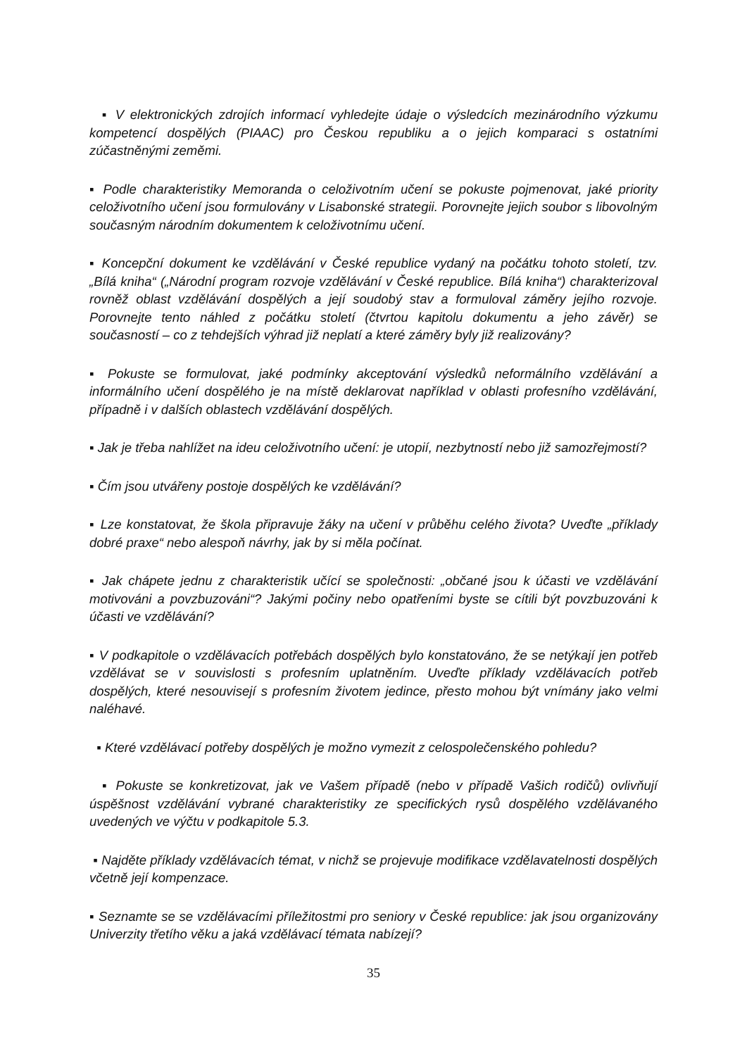▪ V elektronických zdrojích informací vyhledejte údaje o výsledcích mezinárodního výzkumu kompetencí dospělých (PIAAC) pro Českou republiku a o jejich komparaci s ostatními zúčastněnými zeměmi.
▪ Podle charakteristiky Memoranda o celoživotním učení se pokuste pojmenovat, jaké priority celoživotního učení jsou formulovány v Lisabonské strategii. Porovnejte jejich soubor s libovolným současným národním dokumentem k celoživotnímu učení.
▪ Koncepční dokument ke vzdělávání v České republice vydaný na počátku tohoto století, tzv. „Bílá kniha“ („Národní program rozvoje vzdělávání v České republice. Bílá kniha“) charakterizoval rovněž oblast vzdělávání dospělých a její soudobý stav a formuloval záměry jejího rozvoje. Porovnejte tento náhled z počátku století (čtvrtou kapitolu dokumentu a jeho závěr) se současností – co z tehdejších výhrad již neplatí a které záměry byly již realizovány?
▪ Pokuste se formulovat, jaké podmínky akceptování výsledků neformálního vzdělávání a informálního učení dospělého je na místě deklarovat například v oblasti profesního vzdělávání, případně i v dalších oblastech vzdělávání dospělých.
▪ Jak je třeba nahlížet na ideu celoživotního učení: je utopií, nezbytností nebo již samozřejmostí?
▪ Čím jsou utvářeny postoje dospělých ke vzdělávání?
▪ Lze konstatovat, že škola připravuje žáky na učení v průběhu celého života? Uveďte „příklady dobré praxe“ nebo alespoň návrhy, jak by si měla počínat.
▪ Jak chápete jednu z charakteristik učící se společnosti: „občané jsou k účasti ve vzdělávání motivováni a povzbuzováni“? Jakými počiny nebo opatřeními byste se cítili být povzbuzováni k účasti ve vzdělávání?
▪ V podkapitole o vzdělávacích potřebách dospělých bylo konstatováno, že se netýkají jen potřeb vzdělávat se v souvislosti s profesním uplatněním. Uveďte příklady vzdělávacích potřeb dospělých, které nesouvisejí s profesním životem jedince, přesto mohou být vnímány jako velmi naléhavé.
▪ Které vzdělávací potřeby dospělých je možno vymezit z celospolečenského pohledu?
▪ Pokuste se konkretizovat, jak ve Vašem případě (nebo v případě Vašich rodičů) ovlivňují úspěšnost vzdělávání vybrané charakteristiky ze specifických rysů dospělého vzdělávaného uvedených ve výčtu v podkapitole 5.3.
▪ Najděte příklady vzdělávacích témat, v nichž se projevuje modifikace vzdělavatelnosti dospělých včetně její kompenzace.
▪ Seznamte se se vzdělávacími příležitostmi pro seniory v České republice: jak jsou organizovány Univerzity třetího věku a jaká vzdělávací témata nabízejí?
35